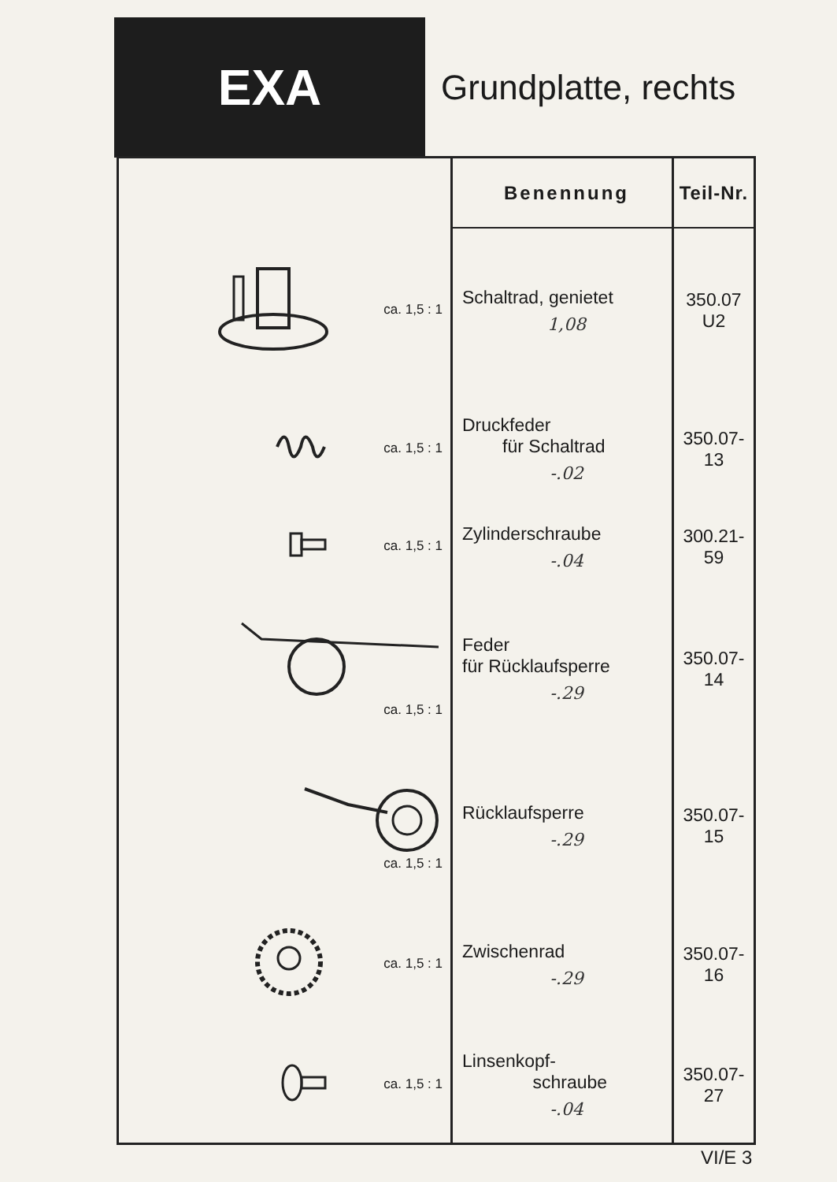EXA
Grundplatte, rechts
| | Benennung | Teil-Nr. |
| --- | --- | --- |
| ca. 1,5 : 1 | Schaltrad, genietet 1,08 | 350.07 U2 |
| ca. 1,5 : 1 | Druckfeder für Schaltrad -.02 | 350.07-13 |
| ca. 1,5 : 1 | Zylinderschraube -.04 | 300.21-59 |
| ca. 1,5 : 1 | Feder für Rücklaufsperre -.29 | 350.07-14 |
| ca. 1,5 : 1 | Rücklaufsperre -.29 | 350.07-15 |
| ca. 1,5 : 1 | Zwischenrad -.29 | 350.07-16 |
| ca. 1,5 : 1 | Linsenkopf- schraube -.04 | 350.07-27 |
VI/E 3